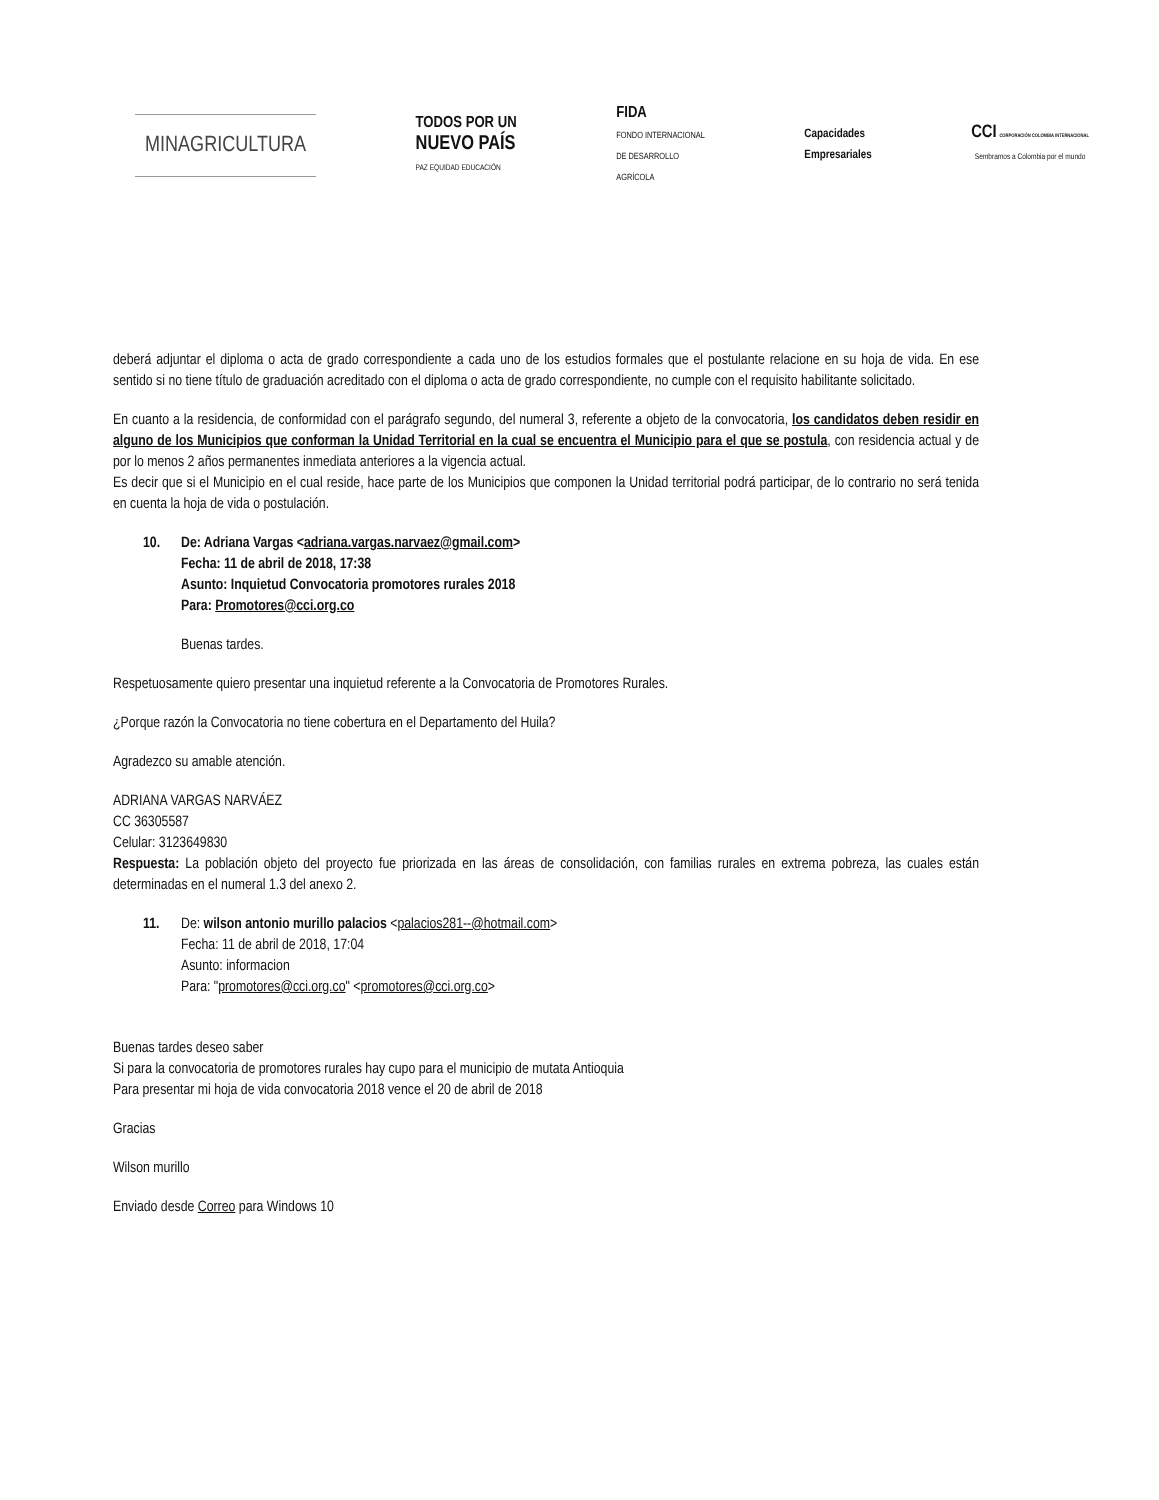MINAGRICULTURA
TODOS POR UN
NUEVO PAÍS
PAZ EQUIDAD EDUCACIÓN
FIDA
FONDO INTERNACIONAL
DE DESARROLLO
AGRÍCOLA
Capacidades
Empresariales
CCI CORPORACIÓN COLOMBIA INTERNACIONAL
Sembramos a Colombia por el mundo
deberá adjuntar el diploma o acta de grado correspondiente a cada uno de los estudios formales que el postulante relacione en su hoja de vida. En ese sentido si no tiene título de graduación acreditado con el diploma o acta de grado correspondiente, no cumple con el requisito habilitante solicitado.
En cuanto a la residencia, de conformidad con el parágrafo segundo, del numeral 3, referente a objeto de la convocatoria, los candidatos deben residir en alguno de los Municipios que conforman la Unidad Territorial en la cual se encuentra el Municipio para el que se postula, con residencia actual y de por lo menos 2 años permanentes inmediata anteriores a la vigencia actual.
Es decir que si el Municipio en el cual reside, hace parte de los Municipios que componen la Unidad territorial podrá participar, de lo contrario no será tenida en cuenta la hoja de vida o postulación.
10. De: Adriana Vargas <adriana.vargas.narvaez@gmail.com>
Fecha: 11 de abril de 2018, 17:38
Asunto: Inquietud Convocatoria promotores rurales 2018
Para: Promotores@cci.org.co
Buenas tardes.
Respetuosamente quiero presentar una inquietud referente a la Convocatoria de Promotores Rurales.
¿Porque razón la Convocatoria no tiene cobertura en el Departamento del Huila?
Agradezco su amable atención.
ADRIANA VARGAS NARVÁEZ
CC 36305587
Celular: 3123649830
Respuesta: La población objeto del proyecto fue priorizada en las áreas de consolidación, con familias rurales en extrema pobreza, las cuales están determinadas en el numeral 1.3 del anexo 2.
11. De: wilson antonio murillo palacios <palacios281--@hotmail.com>
Fecha: 11 de abril de 2018, 17:04
Asunto: informacion
Para: "promotores@cci.org.co" <promotores@cci.org.co>
Buenas tardes deseo saber
Si para la convocatoria de promotores rurales hay cupo para el municipio de mutata Antioquia
Para presentar mi hoja de vida convocatoria 2018 vence el 20 de abril de 2018
Gracias
Wilson murillo
Enviado desde Correo para Windows 10